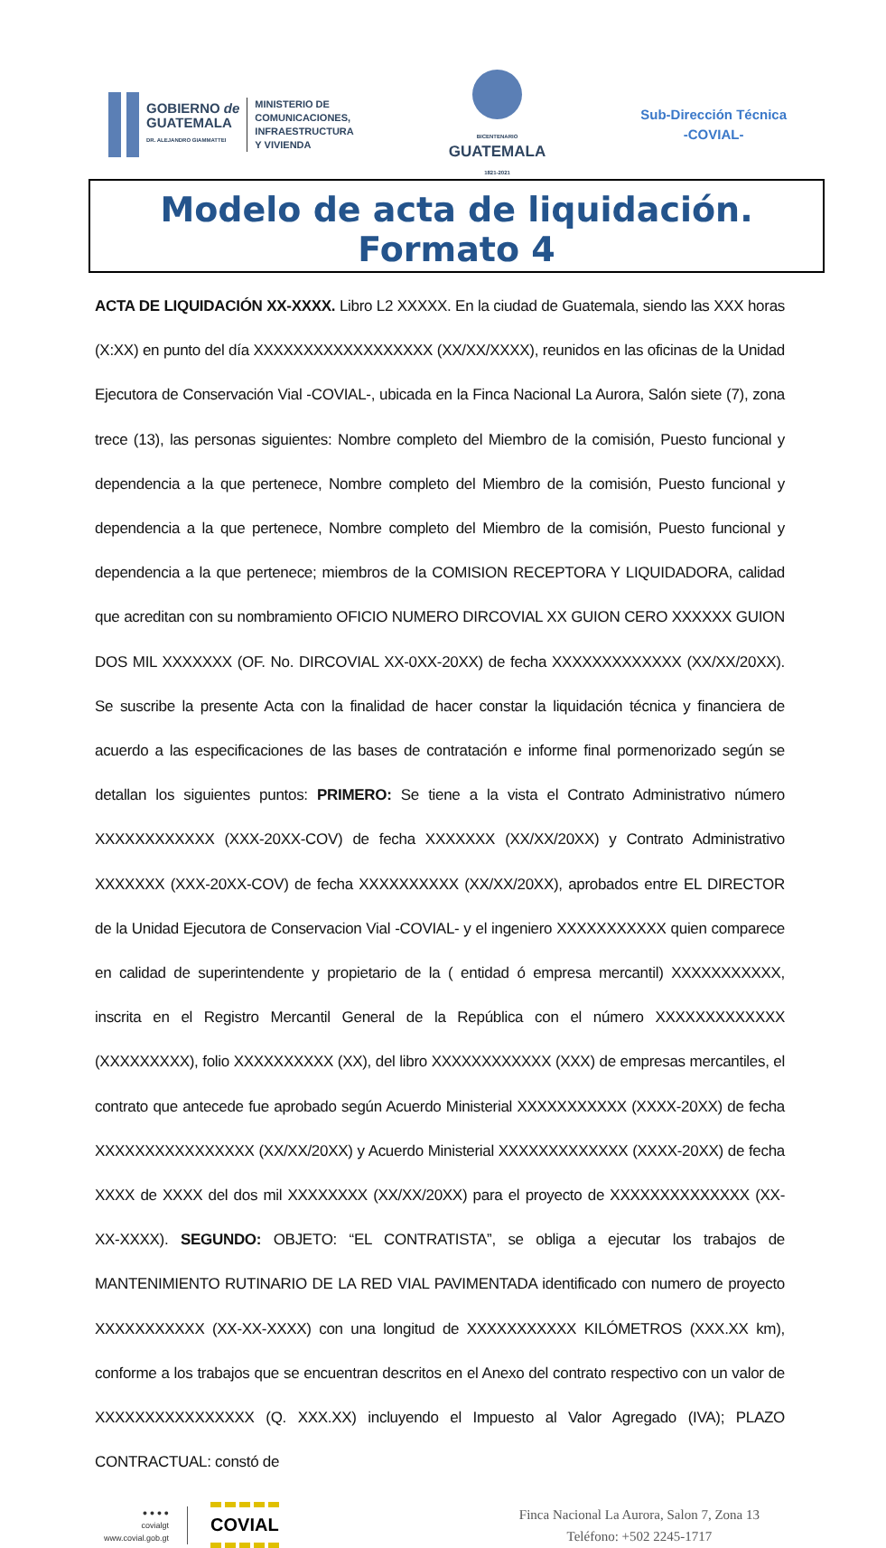GOBIERNO de
GUATEMALA
DR. ALEJANDRO GIAMMATTEI
MINISTERIO DE
COMUNICACIONES,
INFRAESTRUCTURA
Y VIVIENDA
BICENTENARIO
GUATEMALA
1821-2021
Sub-Dirección Técnica
-COVIAL-
Modelo de acta de liquidación. Formato 4
ACTA DE LIQUIDACIÓN XX-XXXX. Libro L2 XXXXX. En la ciudad de Guatemala, siendo las XXX horas (X:XX) en punto del día XXXXXXXXXXXXXXXXXX (XX/XX/XXXX), reunidos en las oficinas de la Unidad Ejecutora de Conservación Vial -COVIAL-, ubicada en la Finca Nacional La Aurora, Salón siete (7), zona trece (13), las personas siguientes: Nombre completo del Miembro de la comisión, Puesto funcional y dependencia a la que pertenece, Nombre completo del Miembro de la comisión, Puesto funcional y dependencia a la que pertenece, Nombre completo del Miembro de la comisión, Puesto funcional y dependencia a la que pertenece; miembros de la COMISION RECEPTORA Y LIQUIDADORA, calidad que acreditan con su nombramiento OFICIO NUMERO DIRCOVIAL XX GUION CERO XXXXXX GUION DOS MIL XXXXXXX (OF. No. DIRCOVIAL XX-0XX-20XX) de fecha XXXXXXXXXXXXX (XX/XX/20XX). Se suscribe la presente Acta con la finalidad de hacer constar la liquidación técnica y financiera de acuerdo a las especificaciones de las bases de contratación e informe final pormenorizado según se detallan los siguientes puntos: PRIMERO: Se tiene a la vista el Contrato Administrativo número XXXXXXXXXXXX (XXX-20XX-COV) de fecha XXXXXXX (XX/XX/20XX) y Contrato Administrativo XXXXXXX (XXX-20XX-COV) de fecha XXXXXXXXXX (XX/XX/20XX), aprobados entre EL DIRECTOR de la Unidad Ejecutora de Conservacion Vial -COVIAL- y el ingeniero XXXXXXXXXXX quien comparece en calidad de superintendente y propietario de la ( entidad ó empresa mercantil) XXXXXXXXXXX, inscrita en el Registro Mercantil General de la República con el número XXXXXXXXXXXXX (XXXXXXXXX), folio XXXXXXXXXX (XX), del libro XXXXXXXXXXXX (XXX) de empresas mercantiles, el contrato que antecede fue aprobado según Acuerdo Ministerial XXXXXXXXXXX (XXXX-20XX) de fecha XXXXXXXXXXXXXXXX (XX/XX/20XX) y Acuerdo Ministerial XXXXXXXXXXXXX (XXXX-20XX) de fecha XXXX de XXXX del dos mil XXXXXXXX (XX/XX/20XX) para el proyecto de XXXXXXXXXXXXXX (XX-XX-XXXX). SEGUNDO: OBJETO: “EL CONTRATISTA”, se obliga a ejecutar los trabajos de MANTENIMIENTO RUTINARIO DE LA RED VIAL PAVIMENTADA identificado con numero de proyecto XXXXXXXXXXX (XX-XX-XXXX) con una longitud de XXXXXXXXXXX KILÓMETROS (XXX.XX km), conforme a los trabajos que se encuentran descritos en el Anexo del contrato respectivo con un valor de XXXXXXXXXXXXXXXX (Q. XXX.XX) incluyendo el Impuesto al Valor Agregado (IVA); PLAZO CONTRACTUAL: constó de
● ● ● ●
covialgt
www.covial.gob.gt
COVIAL
Finca Nacional La Aurora, Salon 7, Zona 13
Teléfono: +502 2245-1717